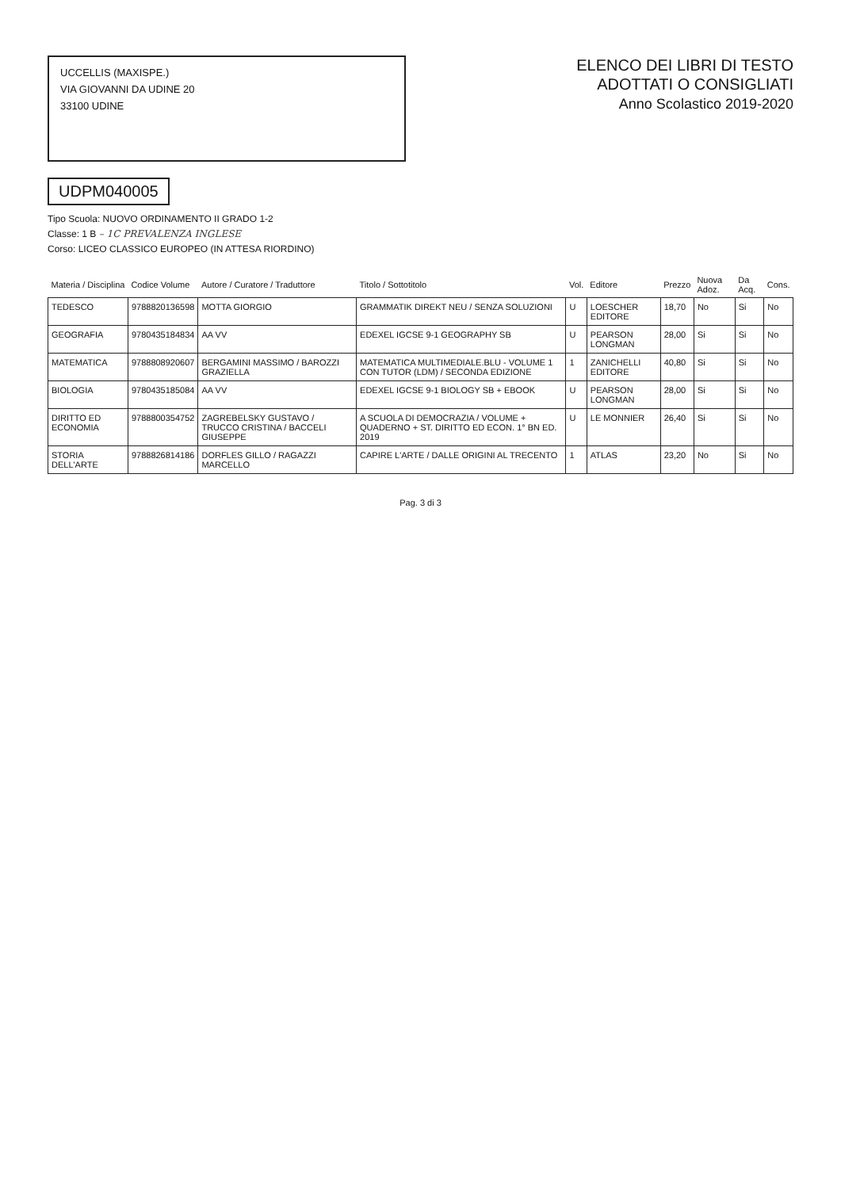UCCELLIS (MAXISPE.)
VIA GIOVANNI DA UDINE 20
33100 UDINE
ELENCO DEI LIBRI DI TESTO
ADOTTATI O CONSIGLIATI
Anno Scolastico 2019-2020
UDPM040005
Tipo Scuola: NUOVO ORDINAMENTO II GRADO 1-2
Classe: 1 B – 1C PREVALENZA INGLESE
Corso: LICEO CLASSICO EUROPEO (IN ATTESA RIORDINO)
| Materia / Disciplina | Codice Volume | Autore / Curatore / Traduttore | Titolo / Sottotitolo | Vol. | Editore | Prezzo | Nuova Adoz. | Da Acq. | Cons. |
| --- | --- | --- | --- | --- | --- | --- | --- | --- | --- |
| TEDESCO | 9788820136598 | MOTTA GIORGIO | GRAMMATIK DIREKT NEU / SENZA SOLUZIONI | U | LOESCHER EDITORE | 18,70 | No | Si | No |
| GEOGRAFIA | 9780435184834 | AA VV | EDEXEL IGCSE 9-1 GEOGRAPHY SB | U | PEARSON LONGMAN | 28,00 | Si | Si | No |
| MATEMATICA | 9788808920607 | BERGAMINI MASSIMO / BAROZZI GRAZIELLA | MATEMATICA MULTIMEDIALE.BLU - VOLUME 1 CON TUTOR (LDM) / SECONDA EDIZIONE | 1 | ZANICHELLI EDITORE | 40,80 | Si | Si | No |
| BIOLOGIA | 9780435185084 | AA VV | EDEXEL IGCSE 9-1 BIOLOGY SB + EBOOK | U | PEARSON LONGMAN | 28,00 | Si | Si | No |
| DIRITTO ED ECONOMIA | 9788800354752 | ZAGREBELSKY GUSTAVO / TRUCCO CRISTINA / BACCELI GIUSEPPE | A SCUOLA DI DEMOCRAZIA / VOLUME + QUADERNO + ST. DIRITTO ED ECON. 1° BN ED. 2019 | U | LE MONNIER | 26,40 | Si | Si | No |
| STORIA DELL'ARTE | 9788826814186 | DORFLES GILLO / RAGAZZI MARCELLO | CAPIRE L'ARTE / DALLE ORIGINI AL TRECENTO | 1 | ATLAS | 23,20 | No | Si | No |
Pag. 3 di 3